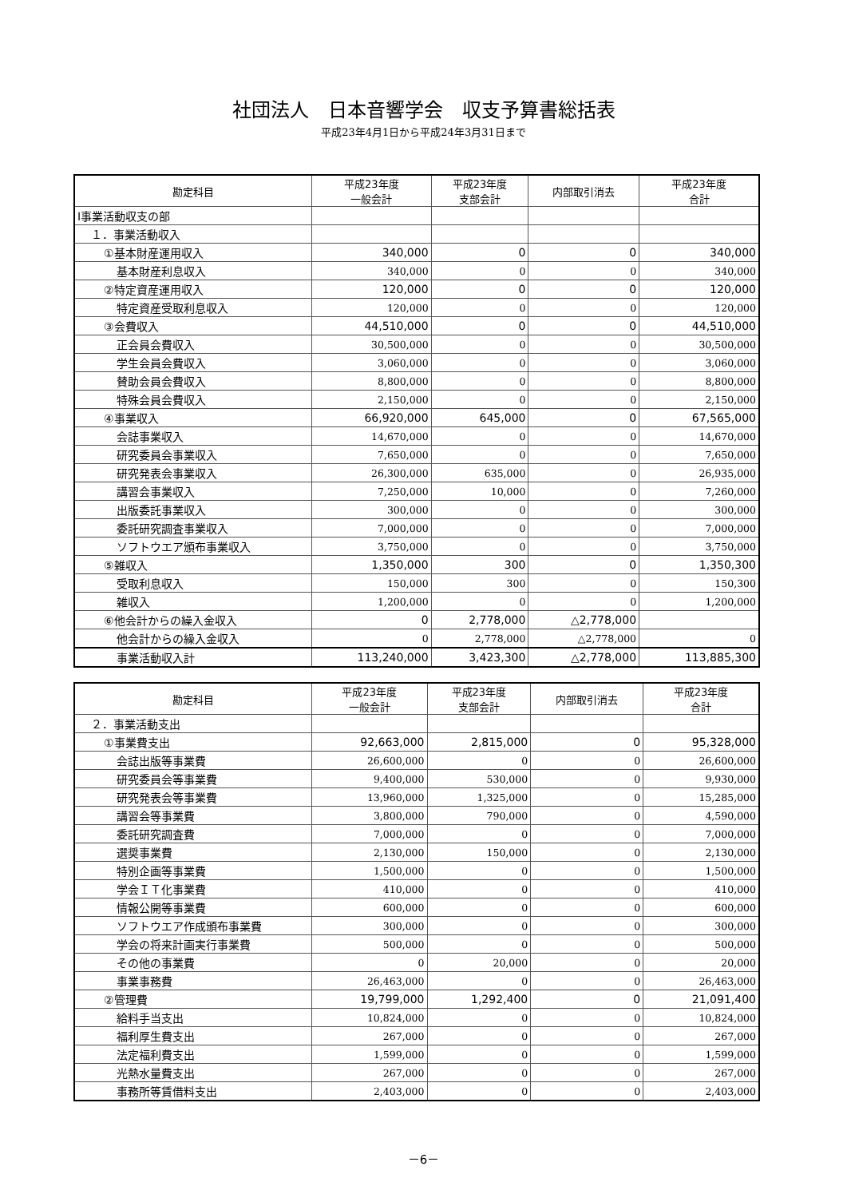社団法人　日本音響学会　収支予算書総括表
平成23年4月1日から平成24年3月31日まで
| 勘定科目 | 平成23年度 一般会計 | 平成23年度 支部会計 | 内部取引消去 | 平成23年度 合計 |
| --- | --- | --- | --- | --- |
| Ⅰ事業活動収支の部 | | | | |
| １．事業活動収入 | | | | |
| ①基本財産運用収入 | 340,000 | 0 | 0 | 340,000 |
| 基本財産利息収入 | 340,000 | 0 | 0 | 340,000 |
| ②特定資産運用収入 | 120,000 | 0 | 0 | 120,000 |
| 特定資産受取利息収入 | 120,000 | 0 | 0 | 120,000 |
| ③会費収入 | 44,510,000 | 0 | 0 | 44,510,000 |
| 正会員会費収入 | 30,500,000 | 0 | 0 | 30,500,000 |
| 学生会員会費収入 | 3,060,000 | 0 | 0 | 3,060,000 |
| 賛助会員会費収入 | 8,800,000 | 0 | 0 | 8,800,000 |
| 特殊会員会費収入 | 2,150,000 | 0 | 0 | 2,150,000 |
| ④事業収入 | 66,920,000 | 645,000 | 0 | 67,565,000 |
| 会誌事業収入 | 14,670,000 | 0 | 0 | 14,670,000 |
| 研究委員会事業収入 | 7,650,000 | 0 | 0 | 7,650,000 |
| 研究発表会事業収入 | 26,300,000 | 635,000 | 0 | 26,935,000 |
| 講習会事業収入 | 7,250,000 | 10,000 | 0 | 7,260,000 |
| 出版委託事業収入 | 300,000 | 0 | 0 | 300,000 |
| 委託研究調査事業収入 | 7,000,000 | 0 | 0 | 7,000,000 |
| ソフトウエア頒布事業収入 | 3,750,000 | 0 | 0 | 3,750,000 |
| ⑤雑収入 | 1,350,000 | 300 | 0 | 1,350,300 |
| 受取利息収入 | 150,000 | 300 | 0 | 150,300 |
| 雑収入 | 1,200,000 | 0 | 0 | 1,200,000 |
| ⑥他会計からの繰入金収入 | 0 | 2,778,000 | △2,778,000 | |
| 他会計からの繰入金収入 | 0 | 2,778,000 | △2,778,000 | 0 |
| 事業活動収入計 | 113,240,000 | 3,423,300 | △2,778,000 | 113,885,300 |
| 勘定科目 | 平成23年度 一般会計 | 平成23年度 支部会計 | 内部取引消去 | 平成23年度 合計 |
| --- | --- | --- | --- | --- |
| ２．事業活動支出 | | | | |
| ①事業費支出 | 92,663,000 | 2,815,000 | 0 | 95,328,000 |
| 会誌出版等事業費 | 26,600,000 | 0 | 0 | 26,600,000 |
| 研究委員会等事業費 | 9,400,000 | 530,000 | 0 | 9,930,000 |
| 研究発表会等事業費 | 13,960,000 | 1,325,000 | 0 | 15,285,000 |
| 講習会等事業費 | 3,800,000 | 790,000 | 0 | 4,590,000 |
| 委託研究調査費 | 7,000,000 | 0 | 0 | 7,000,000 |
| 選奨事業費 | 2,130,000 | 150,000 | 0 | 2,130,000 |
| 特別企画等事業費 | 1,500,000 | 0 | 0 | 1,500,000 |
| 学会ＩＴ化事業費 | 410,000 | 0 | 0 | 410,000 |
| 情報公開等事業費 | 600,000 | 0 | 0 | 600,000 |
| ソフトウエア作成頒布事業費 | 300,000 | 0 | 0 | 300,000 |
| 学会の将来計画実行事業費 | 500,000 | 0 | 0 | 500,000 |
| その他の事業費 | 0 | 20,000 | 0 | 20,000 |
| 事業事務費 | 26,463,000 | 0 | 0 | 26,463,000 |
| ②管理費 | 19,799,000 | 1,292,400 | 0 | 21,091,400 |
| 給料手当支出 | 10,824,000 | 0 | 0 | 10,824,000 |
| 福利厚生費支出 | 267,000 | 0 | 0 | 267,000 |
| 法定福利費支出 | 1,599,000 | 0 | 0 | 1,599,000 |
| 光熱水量費支出 | 267,000 | 0 | 0 | 267,000 |
| 事務所等賃借料支出 | 2,403,000 | 0 | 0 | 2,403,000 |
－6－